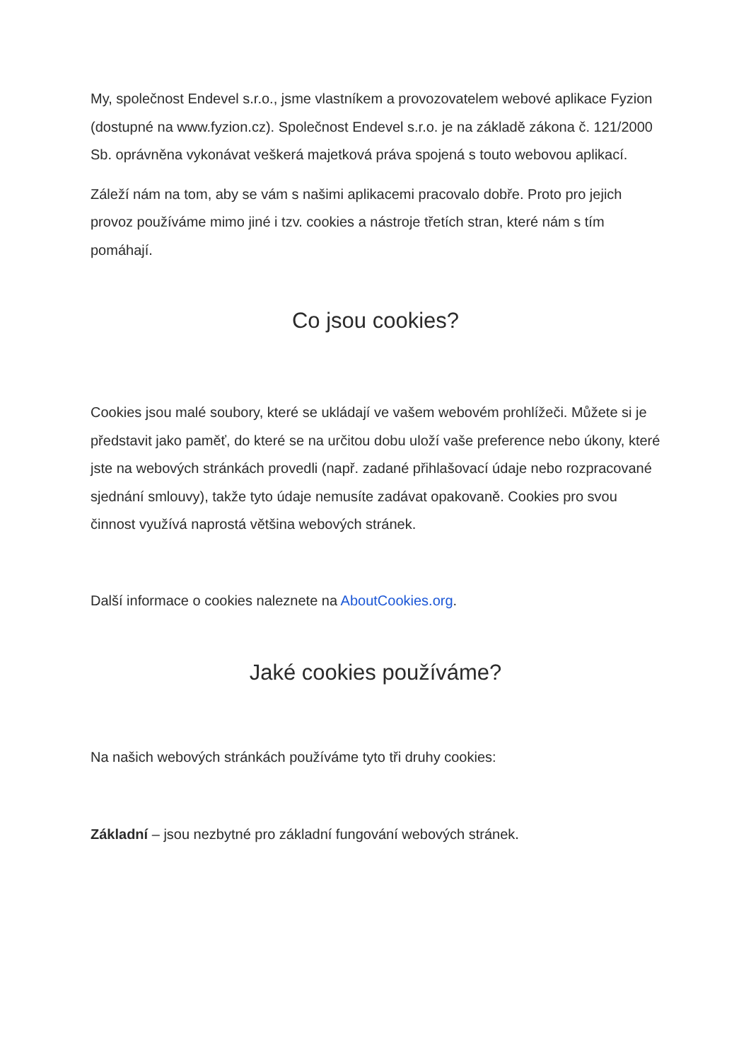My, společnost Endevel s.r.o., jsme vlastníkem a provozovatelem webové aplikace Fyzion (dostupné na www.fyzion.cz). Společnost Endevel s.r.o. je na základě zákona č. 121/2000 Sb. oprávněna vykonávat veškerá majetková práva spojená s touto webovou aplikací.
Záleží nám na tom, aby se vám s našimi aplikacemi pracovalo dobře. Proto pro jejich provoz používáme mimo jiné i tzv. cookies a nástroje třetích stran, které nám s tím pomáhají.
Co jsou cookies?
Cookies jsou malé soubory, které se ukládají ve vašem webovém prohlížeči. Můžete si je představit jako paměť, do které se na určitou dobu uloží vaše preference nebo úkony, které jste na webových stránkách provedli (např. zadané přihlašovací údaje nebo rozpracované sjednání smlouvy), takže tyto údaje nemusíte zadávat opakovaně. Cookies pro svou činnost využívá naprostá většina webových stránek.
Další informace o cookies naleznete na AboutCookies.org.
Jaké cookies používáme?
Na našich webových stránkách používáme tyto tři druhy cookies:
Základní – jsou nezbytné pro základní fungování webových stránek.